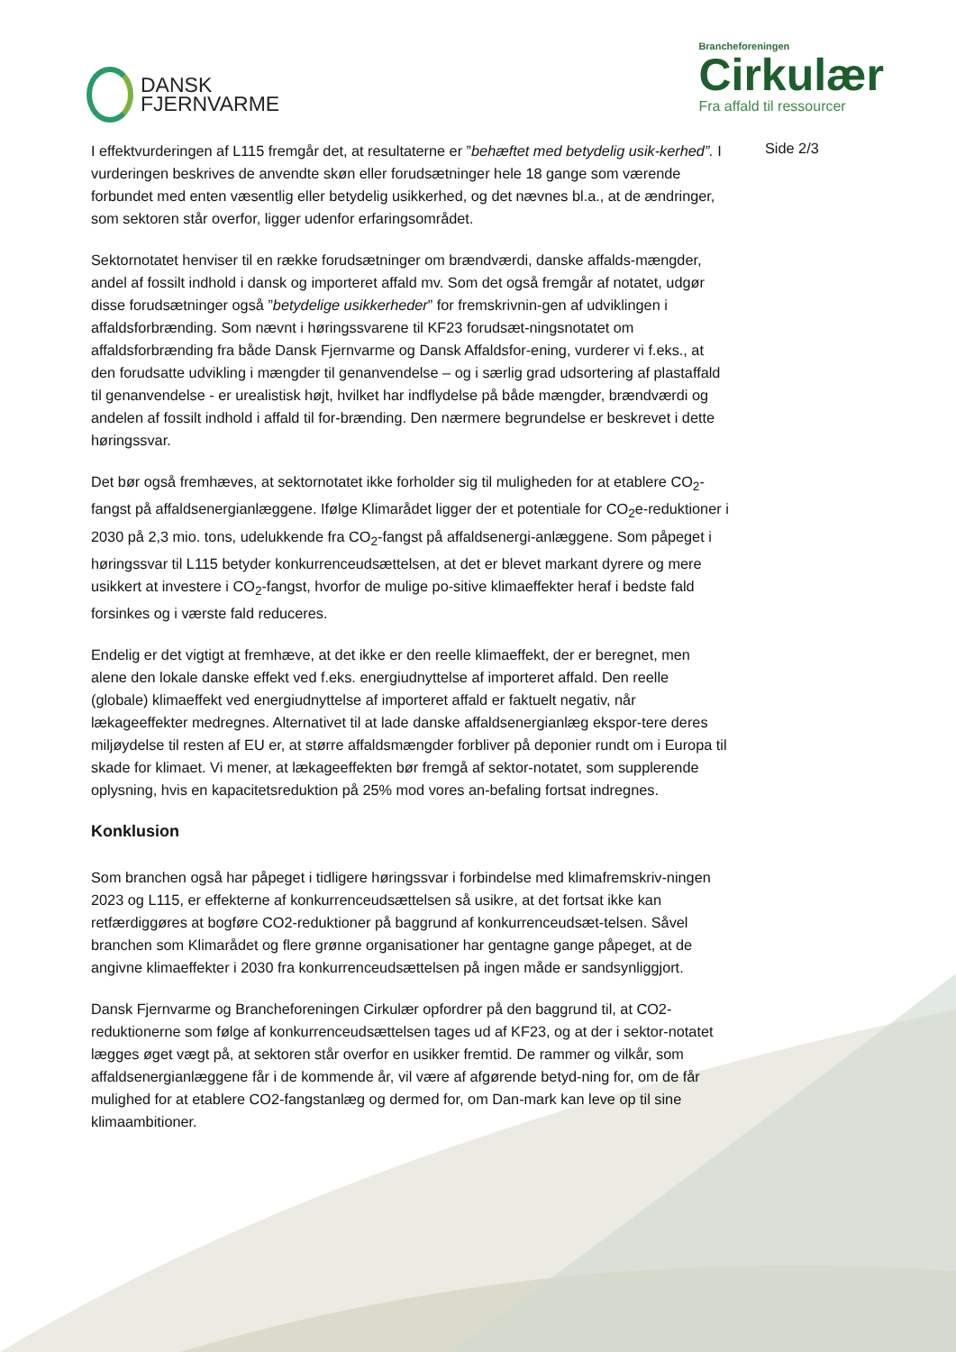DANSK
FJERNVARME
Brancheforeningen
Cirkulær
Fra affald til ressourcer
I effektvurderingen af L115 fremgår det, at resultaterne er ”behæftet med betydelig usik-kerhed”. I vurderingen beskrives de anvendte skøn eller forudsætninger hele 18 gange som værende forbundet med enten væsentlig eller betydelig usikkerhed, og det nævnes bl.a., at de ændringer, som sektoren står overfor, ligger udenfor erfaringsområdet.
Sektornotatet henviser til en række forudsætninger om brændværdi, danske affalds-mængder, andel af fossilt indhold i dansk og importeret affald mv. Som det også fremgår af notatet, udgør disse forudsætninger også ”betydelige usikkerheder” for fremskrivnin-gen af udviklingen i affaldsforbrænding. Som nævnt i høringssvarene til KF23 forudsæt-ningsnotatet om affaldsforbrænding fra både Dansk Fjernvarme og Dansk Affaldsfor-ening, vurderer vi f.eks., at den forudsatte udvikling i mængder til genanvendelse – og i særlig grad udsortering af plastaffald til genanvendelse - er urealistisk højt, hvilket har indflydelse på både mængder, brændværdi og andelen af fossilt indhold i affald til for-brænding. Den nærmere begrundelse er beskrevet i dette høringssvar.
Det bør også fremhæves, at sektornotatet ikke forholder sig til muligheden for at etablere CO<sub>2</sub>-fangst på affaldsenergianlæggene. Ifølge Klimarådet ligger der et potentiale for CO<sub>2</sub>e-reduktioner i 2030 på 2,3 mio. tons, udelukkende fra CO<sub>2</sub>-fangst på affaldsenergi-anlæggene. Som påpeget i høringssvar til L115 betyder konkurrenceudsættelsen, at det er blevet markant dyrere og mere usikkert at investere i CO<sub>2</sub>-fangst, hvorfor de mulige po-sitive klimaeffekter heraf i bedste fald forsinkes og i værste fald reduceres.
Endelig er det vigtigt at fremhæve, at det ikke er den reelle klimaeffekt, der er beregnet, men alene den lokale danske effekt ved f.eks. energiudnyttelse af importeret affald. Den reelle (globale) klimaeffekt ved energiudnyttelse af importeret affald er faktuelt negativ, når lækageeffekter medregnes. Alternativet til at lade danske affaldsenergianlæg ekspor-tere deres miljøydelse til resten af EU er, at større affaldsmængder forbliver på deponier rundt om i Europa til skade for klimaet. Vi mener, at lækageeffekten bør fremgå af sektor-notatet, som supplerende oplysning, hvis en kapacitetsreduktion på 25% mod vores an-befaling fortsat indregnes.
Konklusion
Som branchen også har påpeget i tidligere høringssvar i forbindelse med klimafremskriv-ningen 2023 og L115, er effekterne af konkurrenceudsættelsen så usikre, at det fortsat ikke kan retfærdiggøres at bogføre CO2-reduktioner på baggrund af konkurrenceudsæt-telsen. Såvel branchen som Klimarådet og flere grønne organisationer har gentagne gange påpeget, at de angivne klimaeffekter i 2030 fra konkurrenceudsættelsen på ingen måde er sandsynliggjort.
Dansk Fjernvarme og Brancheforeningen Cirkulær opfordrer på den baggrund til, at CO2-reduktionerne som følge af konkurrenceudsættelsen tages ud af KF23, og at der i sektor-notatet lægges øget vægt på, at sektoren står overfor en usikker fremtid. De rammer og vilkår, som affaldsenergianlæggene får i de kommende år, vil være af afgørende betyd-ning for, om de får mulighed for at etablere CO2-fangstanlæg og dermed for, om Dan-mark kan leve op til sine klimaambitioner.
Side 2/3